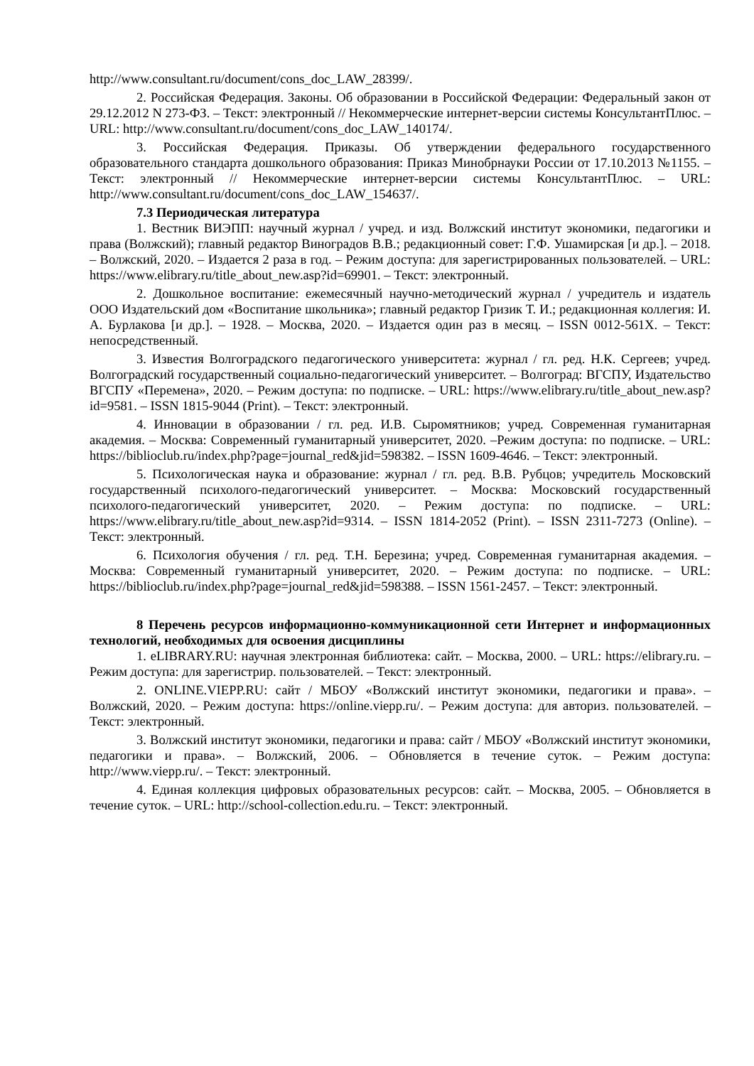http://www.consultant.ru/document/cons_doc_LAW_28399/.
2. Российская Федерация. Законы. Об образовании в Российской Федерации: Федеральный закон от 29.12.2012 N 273-ФЗ. – Текст: электронный // Некоммерческие интернет-версии системы КонсультантПлюс. – URL: http://www.consultant.ru/document/cons_doc_LAW_140174/.
3. Российская Федерация. Приказы. Об утверждении федерального государственного образовательного стандарта дошкольного образования: Приказ Минобрнауки России от 17.10.2013 №1155. – Текст: электронный // Некоммерческие интернет-версии системы КонсультантПлюс. – URL: http://www.consultant.ru/document/cons_doc_LAW_154637/.
7.3 Периодическая литература
1. Вестник ВИЭПП: научный журнал / учред. и изд. Волжский институт экономики, педагогики и права (Волжский); главный редактор Виноградов В.В.; редакционный совет: Г.Ф. Ушамирская [и др.]. – 2018. – Волжский, 2020. – Издается 2 раза в год. – Режим доступа: для зарегистрированных пользователей. – URL: https://www.elibrary.ru/title_about_new.asp?id=69901. – Текст: электронный.
2. Дошкольное воспитание: ежемесячный научно-методический журнал / учредитель и издатель ООО Издательский дом «Воспитание школьника»; главный редактор Гризик Т. И.; редакционная коллегия: И. А. Бурлакова [и др.]. – 1928. – Москва, 2020. – Издается один раз в месяц. – ISSN 0012-561X. – Текст: непосредственный.
3. Известия Волгоградского педагогического университета: журнал / гл. ред. Н.К. Сергеев; учред. Волгоградский государственный социально-педагогический университет. – Волгоград: ВГСПУ, Издательство ВГСПУ «Перемена», 2020. – Режим доступа: по подписке. – URL: https://www.elibrary.ru/title_about_new.asp?id=9581. – ISSN 1815-9044 (Print). – Текст: электронный.
4. Инновации в образовании / гл. ред. И.В. Сыромятников; учред. Современная гуманитарная академия. – Москва: Современный гуманитарный университет, 2020. –Режим доступа: по подписке. – URL: https://biblioclub.ru/index.php?page=journal_red&jid=598382. – ISSN 1609-4646. – Текст: электронный.
5. Психологическая наука и образование: журнал / гл. ред. В.В. Рубцов; учредитель Московский государственный психолого-педагогический университет. – Москва: Московский государственный психолого-педагогический университет, 2020. – Режим доступа: по подписке. – URL: https://www.elibrary.ru/title_about_new.asp?id=9314. – ISSN 1814-2052 (Print). – ISSN 2311-7273 (Online). – Текст: электронный.
6. Психология обучения / гл. ред. Т.Н. Березина; учред. Современная гуманитарная академия. – Москва: Современный гуманитарный университет, 2020. – Режим доступа: по подписке. – URL: https://biblioclub.ru/index.php?page=journal_red&jid=598388. – ISSN 1561-2457. – Текст: электронный.
8 Перечень ресурсов информационно-коммуникационной сети Интернет и информационных технологий, необходимых для освоения дисциплины
1. eLIBRARY.RU: научная электронная библиотека: сайт. – Москва, 2000. – URL: https://elibrary.ru. – Режим доступа: для зарегистрир. пользователей. – Текст: электронный.
2. ONLINE.VIEPP.RU: сайт / МБОУ «Волжский институт экономики, педагогики и права». – Волжский, 2020. – Режим доступа: https://online.viepp.ru/. – Режим доступа: для авториз. пользователей. – Текст: электронный.
3. Волжский институт экономики, педагогики и права: сайт / МБОУ «Волжский институт экономики, педагогики и права». – Волжский, 2006. – Обновляется в течение суток. – Режим доступа: http://www.viepp.ru/. – Текст: электронный.
4. Единая коллекция цифровых образовательных ресурсов: сайт. – Москва, 2005. – Обновляется в течение суток. – URL: http://school-collection.edu.ru. – Текст: электронный.